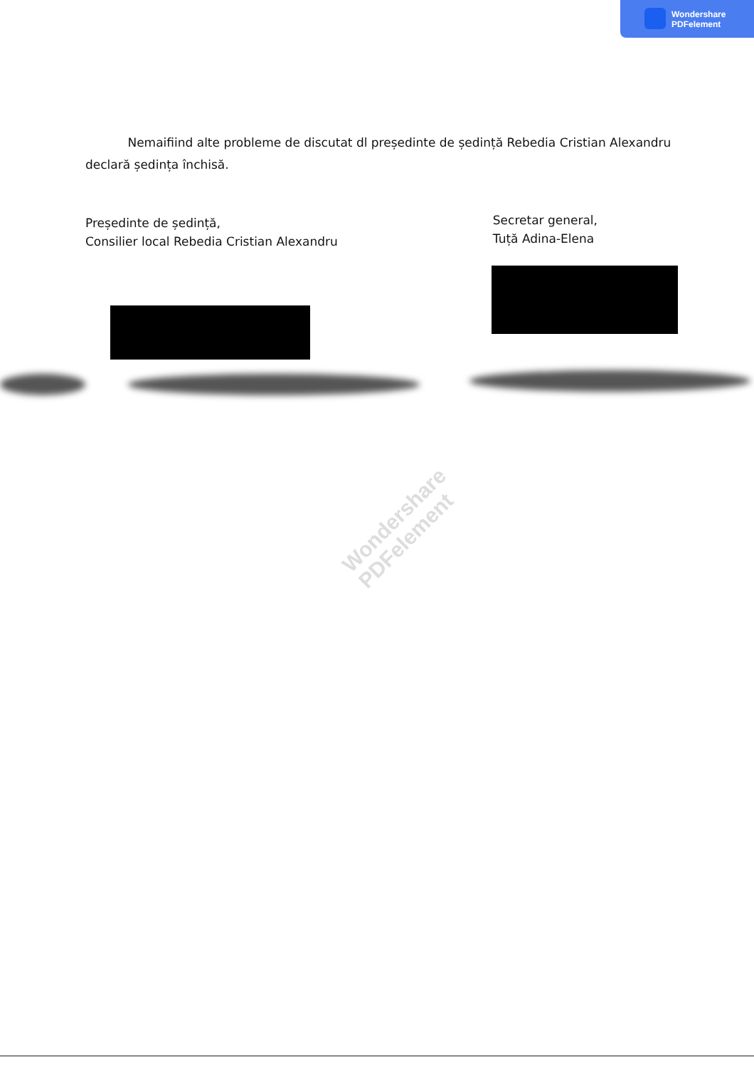Wondershare
PDFelement
Nemaifiind alte probleme de discutat dl președinte de ședință Rebedia Cristian Alexandru declară ședința închisă.
Președinte de ședință,
Consilier local Rebedia Cristian Alexandru
Secretar general,
Tuță Adina-Elena
Wondershare
PDFelement